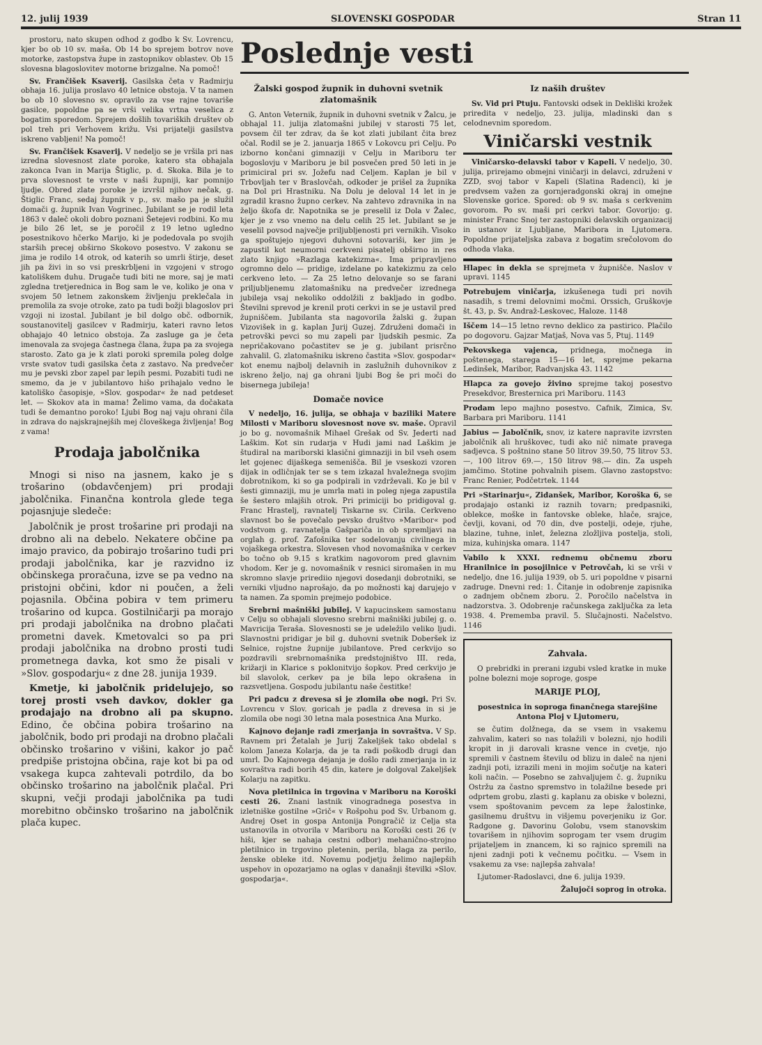12. julij 1939 SLOVENSKI GOSPODAR Stran 11
prostoru, nato skupen odhod z godbo k Sv. Lovrencu, kjer bo ob 10 sv. maša. Ob 14 bo sprejem botrov nove motorke, zastopstva župe in zastopnikov oblastev. Ob 15 slovesna blagoslovitev motorne brizgalne. Na pomoč!
Sv. Frančišek Ksaverij. Gasilska četa v Radmirju obhaja 16. julija proslavo 40 letnice obstoja. V ta namen bo ob 10 slovesno sv. opravilo za vse rajne tovariše gasilce, popoldne pa se vrši velika vrtna veselica z bogatim sporedom. Sprejem došlih tovariških društev ob pol treh pri Verhovem križu. Vsi prijatelji gasilstva iskreno vabljeni! Na pomoč!
Sv. Frančišek Ksaverij. V nedeljo se je vršila pri nas izredna slovesnost zlate poroke, katero sta obhajala zakonca Ivan in Marija Štiglic, p. d. Skoka. Bila je to prva slovesnost te vrste v naši župniji, kar pomnijo ljudje. Obred zlate poroke je izvršil njihov nečak, g. Štiglic Franc, sedaj župnik v p., sv. mašo pa je služil domači g. župnik Ivan Vogrinec. Jubilant se je rodil leta 1863 v daleč okoli dobro poznani Šetejevi rodbini. Ko mu je bilo 26 let, se je poročil z 19 letno ugledno posestnikovo hčerko Marijo, ki je podedovala po svojih starših precej obširno Skokovo posestvo. V zakonu se jima je rodilo 14 otrok, od katerih so umrli štirje, deset jih pa živi in so vsi preskrbljeni in vzgojeni v strogo katoliškem duhu. Drugače tudi biti ne more, saj je mati zgledna tretjerednica in Bog sam le ve, koliko je ona v svojem 50 letnem zakonskem življenju preklečala in premolila za svoje otroke, zato pa tudi božji blagoslov pri vzgoji ni izostal. Jubilant je bil dolgo obč. odbornik, soustanovitelj gasilcev v Radmirju, kateri ravno letos obhajajo 40 letnico obstoja. Za zasluge ga je četa imenovala za svojega častnega člana, župa pa za svojega starosto. Zato ga je k zlati poroki spremila poleg dolge vrste svatov tudi gasilska četa z zastavo. Na predvečer mu je pevski zbor zapel par lepih pesmi. Pozabiti tudi ne smemo, da je v jubilantovo hišo prihajalo vedno le katoliško časopisje, »Slov. gospodar« že nad petdeset let. — Skokov ata in mama! Želimo vama, da dočakata tudi še demantno poroko! Ljubi Bog naj vaju ohrani čila in zdrava do najskrajnejših mej človeškega življenja! Bog z vama!
Prodaja jabolčnika
Mnogi si niso na jasnem, kako je s trošarino (obdavčenjem) pri prodaji jabolčnika. Finančna kontrola glede tega pojasnjuje sledeče:
Jabolčnik je prost trošarine pri prodaji na drobno ali na debelo. Nekatere občine pa imajo pravico, da pobirajo trošarino tudi pri prodaji jabolčnika, kar je razvidno iz občinskega proračuna, izve se pa vedno na pristojni občini, kdor ni poučen, a želi pojasnila. Občina pobira v tem primeru trošarino od kupca. Gostilničarji pa morajo pri prodaji jabolčnika na drobno plačati prometni davek. Kmetovalci so pa pri prodaji jabolčnika na drobno prosti tudi prometnega davka, kot smo že pisali v »Slov. gospodarju« z dne 28. junija 1939.
Kmetje, ki jabolčnik pridelujejo, so torej prosti vseh davkov, dokler ga prodajajo na drobno ali pa skupno. Edino, če občina pobira trošarino na jabolčnik, bodo pri prodaji na drobno plačali občinsko trošarino v višini, kakor jo pač predpiše pristojna občina, raje kot bi pa od vsakega kupca zahtevali potrdilo, da bo občinsko trošarino na jabolčnik plačal. Pri skupni, večji prodaji jabolčnika pa tudi morebitno občinsko trošarino na jabolčnik plača kupec.
Poslednje vesti
Žalski gospod župnik in duhovni svetnik zlatomašnik
G. Anton Veternik, župnik in duhovni svetnik v Žalcu, je obhajal 11. julija zlatomašni jubilej v starosti 75 let, povsem čil ter zdrav, da še kot zlati jubilant čita brez očal. Rodil se je 2. januarja 1865 v Lokovcu pri Celju. Po izborno končani gimnaziji v Celju in Mariboru ter bogoslovju v Mariboru je bil posvečen pred 50 leti in je primiciral pri sv. Jožefu nad Celjem. Kaplan je bil v Trbovljah ter v Braslovčah, odkoder je prišel za župnika na Dol pri Hrastniku. Na Dolu je deloval 14 let in je zgradil krasno župno cerkev. Na zahtevo zdravnika in na željo škofa dr. Napotnika se je preselil iz Dola v Žalec, kjer je z vso vnemo na delu celih 25 let. Jubilant se je veselil povsod največje priljubljenosti pri vernikih. Visoko ga spoštujejo njegovi duhovni sotovariši, ker jim je zapustil kot neumorni cerkveni pisatelj obširno in res zlato knjigo »Razlaga katekizma«. Ima pripravljeno ogromno delo — pridige, izdelane po katekizmu za celo cerkveno leto. — Za 25 letno delovanje so se farani priljubljenemu zlatomašniku na predvečer izrednega jubileja vsaj nekoliko oddolžili z bakljado in godbo. Številni sprevod je krenil proti cerkvi in se je ustavil pred župniščem. Jubilanta sta nagovorila žalski g. župan Vizovišek in g. kaplan Jurij Guzej. Združeni domači in petrovški pevci so mu zapeli par ljudskih pesmic. Za nepričakovano počastitev se je g. jubilant prisrčno zahvalil. G. zlatomašniku iskreno častita »Slov. gospodar« kot enemu najbolj delavnih in zaslužnih duhovnikov z iskreno željo, naj ga ohrani ljubi Bog še pri moči do bisernega jubileja!
Domače novice
V nedeljo, 16. julija, se obhaja v baziliki Matere Milosti v Mariboru slovesnost nove sv. maše. Opravil jo bo g. novomašnik Mihael Grešak od Sv. Jederti nad Laškim. Kot sin rudarja v Hudi jami nad Laškim je študiral na mariborski klasični gimnaziji in bil vseh osem let gojenec dijaškega semenišča. Bil je vseskozi vzoren dijak in odličnjak ter se s tem izkazal hvaležnega svojim dobrotnikom, ki so ga podpirali in vzdrževali. Ko je bil v šesti gimnaziji, mu je umrla mati in poleg njega zapustila še šestero mlajših otrok. Pri primiciji bo pridigoval g. Franc Hrastelj, ravnatelj Tiskarne sv. Cirila. Cerkveno slavnost bo še povečalo pevsko društvo »Maribor« pod vodstvom g. ravnatelja Gašpariča in ob spremljavi na orglah g. prof. Zafošnika ter sodelovanju civilnega in vojaškega orkestra. Slovesen vhod novomašnika v cerkev bo točno ob 9.15 s kratkim nagovorom pred glavnim vhodom. Ker je g. novomašnik v resnici siromašen in mu skromno slavje prirediio njegovi dosedanji dobrotniki, se verniki vljudno naprošajo, da po možnosti kaj darujejo v ta namen. Za spomin prejmejo podobice.
Srebrni mašniški jubilej. V kapucinskem samostanu v Celju so obhajali slovesno srebrni mašniški jubilej g. o. Mavricija Teraša. Slovesnosti se je udeležilo veliko ljudi. Slavnostni pridigar je bil g. duhovni svetnik Doberšek iz Selnice, rojstne župnije jubilantove. Pred cerkvijo so pozdravili srebrnomašnika predstojništvo III. reda, križarji in Klarice s poklonitvijo šopkov. Pred cerkvijo je bil slavolok, cerkev pa je bila lepo okrašena in razsvetljena. Gospodu jubilantu naše čestitke!
Pri padcu z drevesa si je zlomila obe nogi. Pri Sv. Lovrencu v Slov. goricah je padla z drevesa in si je zlomila obe nogi 30 letna mala posestnica Ana Murko.
Kajnovo dejanje radi zmerjanja in sovraštva. V Sp. Ravnem pri Žetalah je Jurij Zakeljšek tako obdelal s kolom Janeza Kolarja, da je ta radi poškodb drugi dan umrl. Do Kajnovega dejanja je došlo radi zmerjanja in iz sovraštva radi borih 45 din, katere je dolgoval Zakeljšek Kolarju na zapitku.
Nova pletilnica in trgovina v Mariboru na Koroški cesti 26. Znani lastnik vinogradnega posestva in izletniške gostilne »Grič« v Rošpohu pod Sv. Urbanom g. Andrej Oset in gospa Antonija Pongračič iz Celja sta ustanovila in otvorila v Mariboru na Koroški cesti 26 (v hiši, kjer se nahaja cestni odbor) mehanično-strojno pletilnico in trgovino pletenin, perila, blaga za perilo, ženske obleke itd. Novemu podjetju želimo najlepših uspehov in opozarjamo na oglas v današnji številki »Slov. gospodarja«.
Iz naših društev
Sv. Vid pri Ptuju. Fantovski odsek in Dekliški krožek prireditа v nedeljo, 23. julija, mladinski dan s celodnevnim sporedom.
Viničarski vestnik
Viničarsko-delavski tabor v Kapeli. V nedeljo, 30. julija, prirejamo obmejni viničarji in delavci, združeni v ZZD, svoj tabor v Kapeli (Slatina Radenci), ki je predvsem važen za gornjeradgonski okraj in omejne Slovenske gorice. Spored: ob 9 sv. maša s cerkvenim govorom. Po sv. maši pri cerkvi tabor. Govorijo: g. minister Franc Snoj ter zastopniki delavskih organizacij in ustanov iz Ljubljane, Maribora in Ljutomera. Popoldne prijateljska zabava z bogatim srečolovom do odhoda vlaka.
Hlapec in dekla se sprejmeta v župnišče. Naslov v upravi. 1145
Potrebujem viničarja, izkušenega tudi pri novih nasadih, s tremi delovnimi močmi. Orssich, Gruškovje št. 43, p. Sv. Andraž-Leskovec, Haloze. 1148
Iščem 14—15 letno revno deklico za pastirico. Plačilo po dogovoru. Gajzar Matjaš, Nova vas 5, Ptuj. 1149
Pekovskega vajenca, pridnega, močnega in poštenega, starega 15—16 let, sprejme pekarna Ledinšek, Maribor, Radvanjska 43. 1142
Hlapca za govejo živino sprejme takoj posestvo Presekdvor, Bresternica pri Mariboru. 1143
Prodam lepo majhno posestvo. Cafnik, Zimica, Sv. Barbara pri Mariboru. 1141
Jabius — Jabolčnik, snov, iz katere napravite izvrsten jabolčnik ali hruškovec, tudi ako nič nimate pravega sadjevca. S poštnino stane 50 litrov 39.50, 75 litrov 53.—, 100 litrov 69.—, 150 litrov 98.— din. Za uspeh jamčimo. Stotine pohvalnih pisem. Glavno zastopstvo: Franc Renier, Podčetrtek. 1144
Pri »Starinarju«, Zidanšek, Maribor, Koroška 6, se prodajajo ostanki iz raznih tovarn; predpasniki, oblekce, moške in fantovske obleke, hlače, srajce, čevlji, kovani, od 70 din, dve postelji, odeje, rjuhe, blazine, tuhne, inlet, železna zložljiva postelja, stoli, miza, kuhinjska omara. 1147
Vabilo k XXXI. rednemu občnemu zboru Hranilnice in posojilnice v Petrovčah, ki se vrši v nedeljo, dne 16. julija 1939, ob 5. uri popoldne v pisarni zadruge. Dnevni red: 1. Čitanje in odobrenje zapisnika o zadnjem občnem zboru. 2. Poročilo načelstva in nadzorstva. 3. Odobrenje računskega zaključka za leta 1938. 4. Prememba pravil. 5. Slučajnosti. Načelstvo. 1146
Zahvala.
O prebridki in prerani izgubi vsled kratke in muke polne bolezni moje soproge, gospe
MARIJE PLOJ,
posestnica in soproga finančnega starejšine Antona Ploj v Ljutomeru,
se čutim dolžnega, da se vsem in vsakemu zahvalim, kateri so nas tolažili v bolezni, njo hodili kropit in ji darovali krasne vence in cvetje, njo spremili v častnem številu od blizu in daleč na njeni zadnji poti, izrazili meni in mojim sočutje na kateri koli način. — Posebno se zahvaljujem č. g. župniku Ostržu za častno spremstvo in tolažilne besede pri odprtem grobu, zlasti g. kaplanu za obiske v bolezni, vsem spoštovanim pevcem za lepe žalostinke, gasilnemu društvu in višjemu poverjeniku iz Gor. Radgone g. Davorinu Golobu, vsem stanovskim tovarišem in njihovim soprogam ter vsem drugim prijateljem in znancem, ki so rajnico spremili na njeni zadnji poti k večnemu počitku. — Vsem in vsakemu za vse: najlepša zahvala!
Ljutomer-Radoslavci, dne 6. julija 1939.
Žalujoči soprog in otroka.